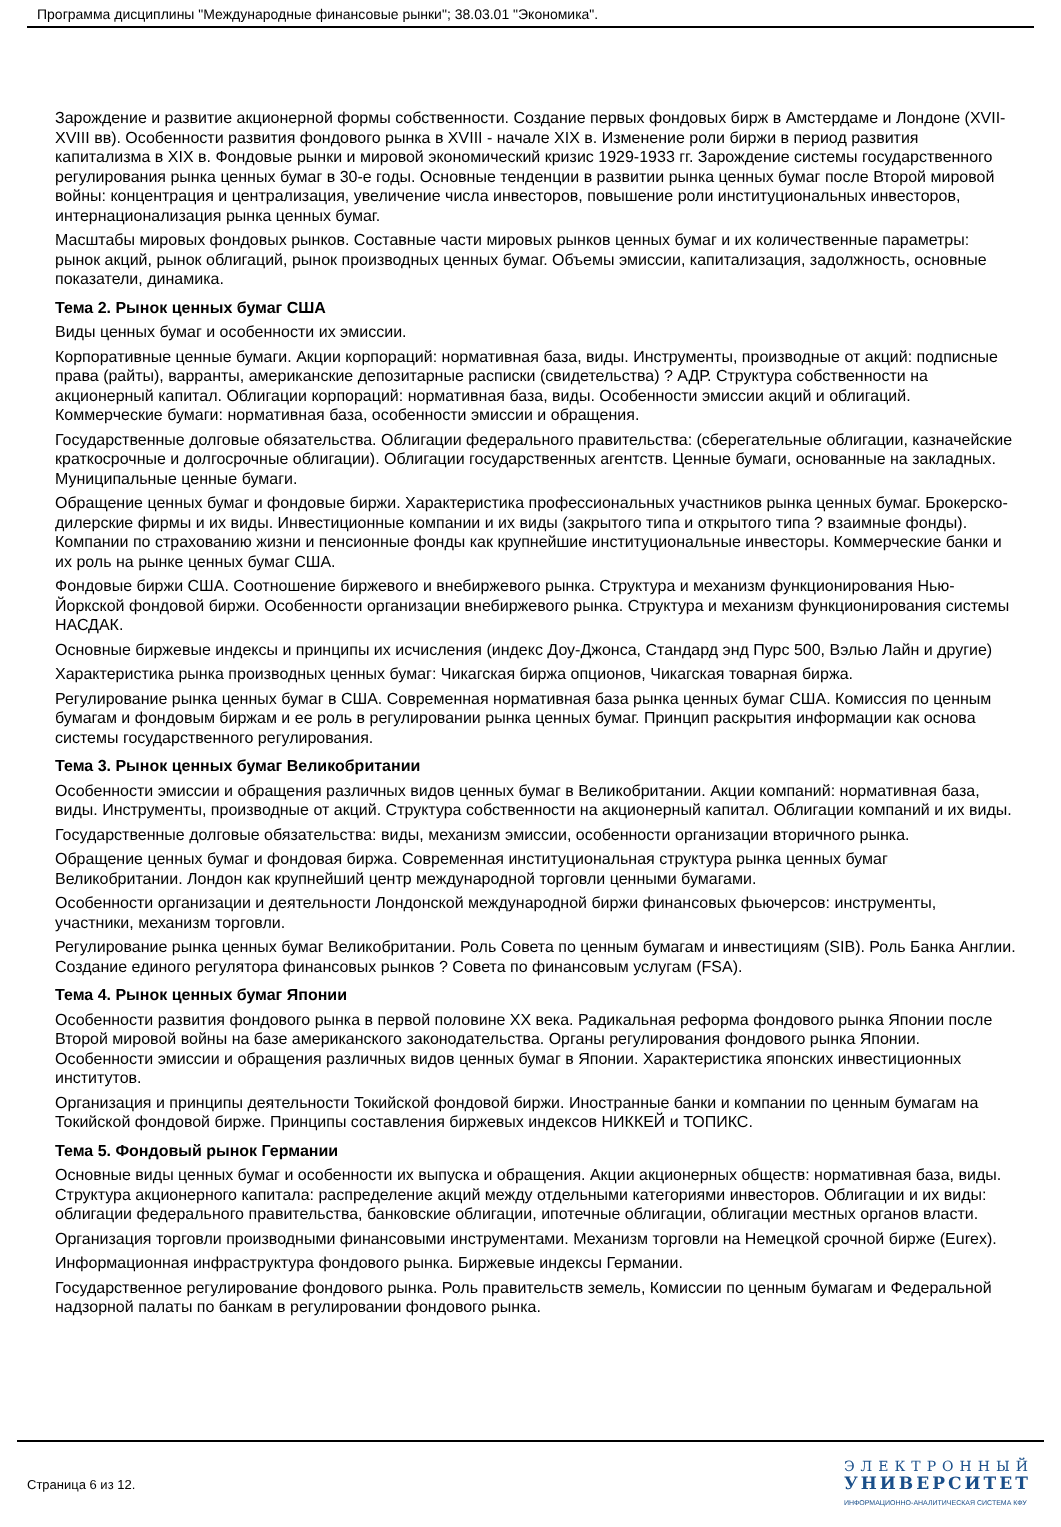Программа дисциплины "Международные финансовые рынки"; 38.03.01 "Экономика".
Зарождение и развитие акционерной формы собственности. Создание первых фондовых бирж в Амстердаме и Лондоне (XVII-XVIII вв). Особенности развития фондового рынка в XVIII - начале XIX в. Изменение роли биржи в период развития капитализма в XIX в. Фондовые рынки и мировой экономический кризис 1929-1933 гг. Зарождение системы государственного регулирования рынка ценных бумаг в 30-е годы. Основные тенденции в развитии рынка ценных бумаг после Второй мировой войны: концентрация и централизация, увеличение числа инвесторов, повышение роли институциональных инвесторов, интернационализация рынка ценных бумаг.
Масштабы мировых фондовых рынков. Составные части мировых рынков ценных бумаг и их количественные параметры: рынок акций, рынок облигаций, рынок производных ценных бумаг. Объемы эмиссии, капитализация, задолжность, основные показатели, динамика.
Тема 2. Рынок ценных бумаг США
Виды ценных бумаг и особенности их эмиссии.
Корпоративные ценные бумаги. Акции корпораций: нормативная база, виды. Инструменты, производные от акций: подписные права (райты), варранты, американские депозитарные расписки (свидетельства) ? АДР. Структура собственности на акционерный капитал. Облигации корпораций: нормативная база, виды. Особенности эмиссии акций и облигаций. Коммерческие бумаги: нормативная база, особенности эмиссии и обращения.
Государственные долговые обязательства. Облигации федерального правительства: (сберегательные облигации, казначейские краткосрочные и долгосрочные облигации). Облигации государственных агентств. Ценные бумаги, основанные на закладных. Муниципальные ценные бумаги.
Обращение ценных бумаг и фондовые биржи. Характеристика профессиональных участников рынка ценных бумаг. Брокерско-дилерские фирмы и их виды. Инвестиционные компании и их виды (закрытого типа и открытого типа ? взаимные фонды). Компании по страхованию жизни и пенсионные фонды как крупнейшие институциональные инвесторы. Коммерческие банки и их роль на рынке ценных бумаг США.
Фондовые биржи США. Соотношение биржевого и внебиржевого рынка. Структура и механизм функционирования Нью-Йоркской фондовой биржи. Особенности организации внебиржевого рынка. Структура и механизм функционирования системы НАСДАК.
Основные биржевые индексы и принципы их исчисления (индекс Доу-Джонса, Стандард энд Пурс 500, Вэлью Лайн и другие)
Характеристика рынка производных ценных бумаг: Чикагская биржа опционов, Чикагская товарная биржа.
Регулирование рынка ценных бумаг в США. Современная нормативная база рынка ценных бумаг США. Комиссия по ценным бумагам и фондовым биржам и ее роль в регулировании рынка ценных бумаг. Принцип раскрытия информации как основа системы государственного регулирования.
Тема 3. Рынок ценных бумаг Великобритании
Особенности эмиссии и обращения различных видов ценных бумаг в Великобритании. Акции компаний: нормативная база, виды. Инструменты, производные от акций. Структура собственности на акционерный капитал. Облигации компаний и их виды.
Государственные долговые обязательства: виды, механизм эмиссии, особенности организации вторичного рынка.
Обращение ценных бумаг и фондовая биржа. Современная институциональная структура рынка ценных бумаг Великобритании. Лондон как крупнейший центр международной торговли ценными бумагами.
Особенности организации и деятельности Лондонской международной биржи финансовых фьючерсов: инструменты, участники, механизм торговли.
Регулирование рынка ценных бумаг Великобритании. Роль Совета по ценным бумагам и инвестициям (SIB). Роль Банка Англии. Создание единого регулятора финансовых рынков ? Совета по финансовым услугам (FSA).
Тема 4. Рынок ценных бумаг Японии
Особенности развития фондового рынка в первой половине XX века. Радикальная реформа фондового рынка Японии после Второй мировой войны на базе американского законодательства. Органы регулирования фондового рынка Японии. Особенности эмиссии и обращения различных видов ценных бумаг в Японии. Характеристика японских инвестиционных институтов.
Организация и принципы деятельности Токийской фондовой биржи. Иностранные банки и компании по ценным бумагам на Токийской фондовой бирже. Принципы составления биржевых индексов НИККЕЙ и ТОПИКС.
Тема 5. Фондовый рынок Германии
Основные виды ценных бумаг и особенности их выпуска и обращения. Акции акционерных обществ: нормативная база, виды. Структура акционерного капитала: распределение акций между отдельными категориями инвесторов. Облигации и их виды: облигации федерального правительства, банковские облигации, ипотечные облигации, облигации местных органов власти.
Организация торговли производными финансовыми инструментами. Механизм торговли на Немецкой срочной бирже (Eurex).
Информационная инфраструктура фондового рынка. Биржевые индексы Германии.
Государственное регулирование фондового рынка. Роль правительств земель, Комиссии по ценным бумагам и Федеральной надзорной палаты по банкам в регулировании фондового рынка.
Страница 6 из 12.
ЭЛЕКТРОННЫЙ
УНИВЕРСИТЕТ
ИНФОРМАЦИОННО-АНАЛИТИЧЕСКАЯ СИСТЕМА КФУ